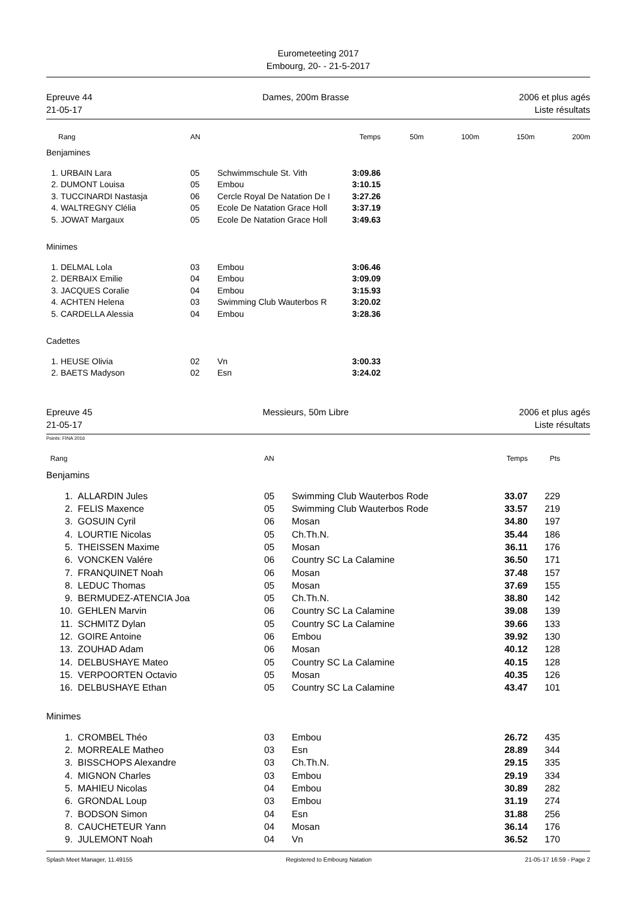Eurometeeting 2017
Embourg, 20- - 21-5-2017
Epreuve 44
21-05-17
Dames, 200m Brasse 2006 et plus agés
Liste résultats
| | Rang | AN | | Temps | 50m | 100m | 150m | 200m |
| --- | --- | --- | --- | --- | --- | --- | --- | --- |
| Benjamines | | | | | | | | |
| 1. | URBAIN Lara | 05 | Schwimmschule St. Vith | 3:09.86 | | | | |
| 2. | DUMONT Louisa | 05 | Embou | 3:10.15 | | | | |
| 3. | TUCCINARDI Nastasja | 06 | Cercle Royal De Natation De I | 3:27.26 | | | | |
| 4. | WALTREGNY Clélia | 05 | Ecole De Natation Grace Holl | 3:37.19 | | | | |
| 5. | JOWAT Margaux | 05 | Ecole De Natation Grace Holl | 3:49.63 | | | | |
| Minimes | | | | | | | | |
| 1. | DELMAL Lola | 03 | Embou | 3:06.46 | | | | |
| 2. | DERBAIX Emilie | 04 | Embou | 3:09.09 | | | | |
| 3. | JACQUES Coralie | 04 | Embou | 3:15.93 | | | | |
| 4. | ACHTEN Helena | 03 | Swimming Club Wauterbos R | 3:20.02 | | | | |
| 5. | CARDELLA Alessia | 04 | Embou | 3:28.36 | | | | |
| Cadettes | | | | | | | | |
| 1. | HEUSE Olivia | 02 | Vn | 3:00.33 | | | | |
| 2. | BAETS Madyson | 02 | Esn | 3:24.02 | | | | |
Epreuve 45
21-05-17
Messieurs, 50m Libre 2006 et plus agés
Liste résultats
Points: FINA 2016
| Rang | | AN | | Temps | Pts | |
| --- | --- | --- | --- | --- | --- | --- |
| Benjamins | | | | | | |
| 1. | ALLARDIN Jules | 05 | Swimming Club Wauterbos Rode | 33.07 | 229 | |
| 2. | FELIS Maxence | 05 | Swimming Club Wauterbos Rode | 33.57 | 219 | |
| 3. | GOSUIN Cyril | 06 | Mosan | 34.80 | 197 | |
| 4. | LOURTIE Nicolas | 05 | Ch.Th.N. | 35.44 | 186 | |
| 5. | THEISSEN Maxime | 05 | Mosan | 36.11 | 176 | |
| 6. | VONCKEN Valére | 06 | Country SC La Calamine | 36.50 | 171 | |
| 7. | FRANQUINET Noah | 06 | Mosan | 37.48 | 157 | |
| 8. | LEDUC Thomas | 05 | Mosan | 37.69 | 155 | |
| 9. | BERMUDEZ-ATENCIA Joa | 05 | Ch.Th.N. | 38.80 | 142 | |
| 10. | GEHLEN Marvin | 06 | Country SC La Calamine | 39.08 | 139 | |
| 11. | SCHMITZ Dylan | 05 | Country SC La Calamine | 39.66 | 133 | |
| 12. | GOIRE Antoine | 06 | Embou | 39.92 | 130 | |
| 13. | ZOUHAD Adam | 06 | Mosan | 40.12 | 128 | |
| 14. | DELBUSHAYE Mateo | 05 | Country SC La Calamine | 40.15 | 128 | |
| 15. | VERPOORTEN Octavio | 05 | Mosan | 40.35 | 126 | |
| 16. | DELBUSHAYE Ethan | 05 | Country SC La Calamine | 43.47 | 101 | |
| Minimes | | | | | | |
| 1. | CROMBEL Théo | 03 | Embou | 26.72 | 435 | |
| 2. | MORREALE Matheo | 03 | Esn | 28.89 | 344 | |
| 3. | BISSCHOPS Alexandre | 03 | Ch.Th.N. | 29.15 | 335 | |
| 4. | MIGNON Charles | 03 | Embou | 29.19 | 334 | |
| 5. | MAHIEU Nicolas | 04 | Embou | 30.89 | 282 | |
| 6. | GRONDAL Loup | 03 | Embou | 31.19 | 274 | |
| 7. | BODSON Simon | 04 | Esn | 31.88 | 256 | |
| 8. | CAUCHETEUR Yann | 04 | Mosan | 36.14 | 176 | |
| 9. | JULEMONT Noah | 04 | Vn | 36.52 | 170 | |
Splash Meet Manager, 11.49155 Registered to Embourg Natation 21-05-17 16:59 - Page 2